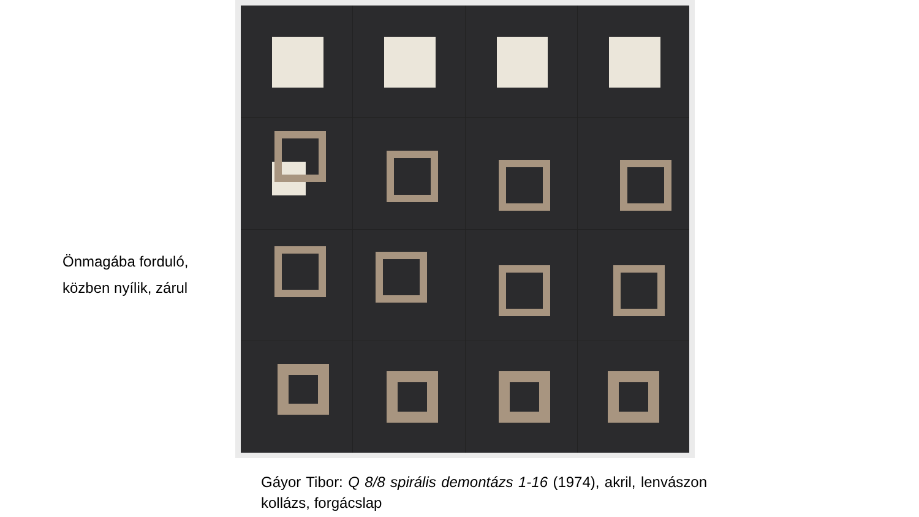Önmagába forduló,
közben nyílik, zárul
Gáyor Tibor: Q 8/8 spirális demontázs 1-16 (1974), akril, lenvászon kollázs, forgácslap